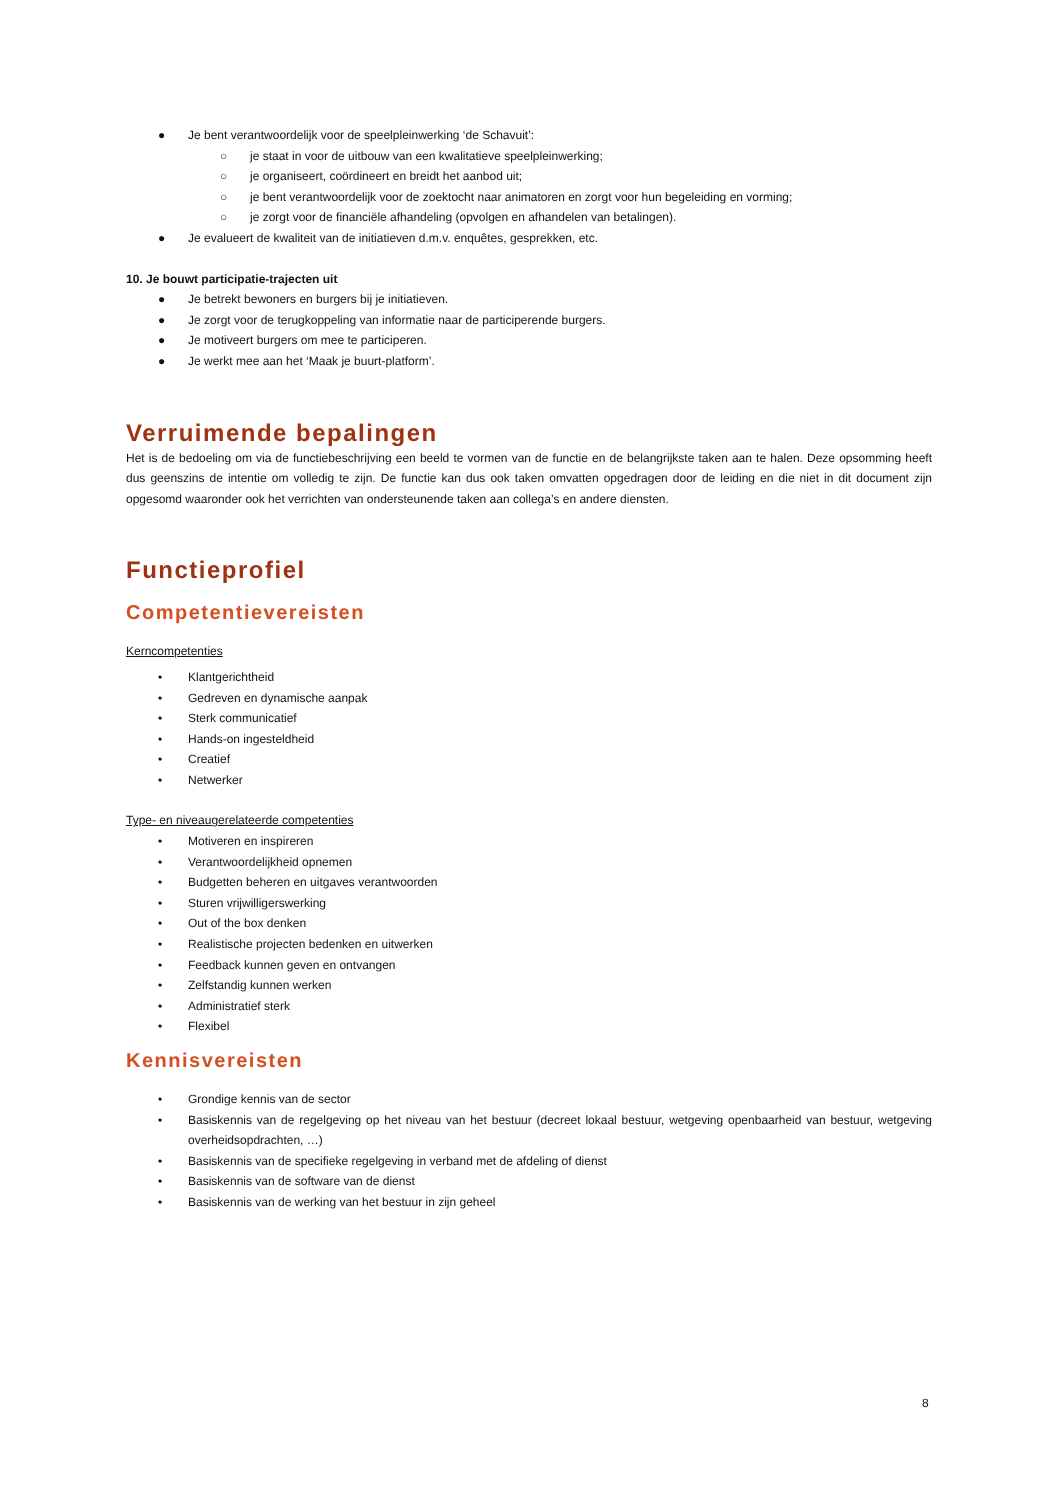● Je bent verantwoordelijk voor de speelpleinwerking ‘de Schavuit’:
○ je staat in voor de uitbouw van een kwalitatieve speelpleinwerking;
○ je organiseert, coördineert en breidt het aanbod uit;
○ je bent verantwoordelijk voor de zoektocht naar animatoren en zorgt voor hun begeleiding en vorming;
○ je zorgt voor de financiële afhandeling (opvolgen en afhandelen van betalingen).
● Je evalueert de kwaliteit van de initiatieven d.m.v. enquêtes, gesprekken, etc.
10. Je bouwt participatie-trajecten uit
● Je betrekt bewoners en burgers bij je initiatieven.
● Je zorgt voor de terugkoppeling van informatie naar de participerende burgers.
● Je motiveert burgers om mee te participeren.
● Je werkt mee aan het ‘Maak je buurt-platform’.
Verruimende bepalingen
Het is de bedoeling om via de functiebeschrijving een beeld te vormen van de functie en de belangrijkste taken aan te halen. Deze opsomming heeft dus geenszins de intentie om volledig te zijn. De functie kan dus ook taken omvatten opgedragen door de leiding en die niet in dit document zijn opgesomd waaronder ook het verrichten van ondersteunende taken aan collega’s en andere diensten.
Functieprofiel
Competentievereisten
Kerncompetenties
• Klantgerichtheid
• Gedreven en dynamische aanpak
• Sterk communicatief
• Hands-on ingesteldheid
• Creatief
• Netwerker
Type- en niveaugerelateerde competenties
• Motiveren en inspireren
• Verantwoordelijkheid opnemen
• Budgetten beheren en uitgaves verantwoorden
• Sturen vrijwilligerswerking
• Out of the box denken
• Realistische projecten bedenken en uitwerken
• Feedback kunnen geven en ontvangen
• Zelfstandig kunnen werken
• Administratief sterk
• Flexibel
Kennisvereisten
• Grondige kennis van de sector
• Basiskennis van de regelgeving op het niveau van het bestuur (decreet lokaal bestuur, wetgeving openbaarheid van bestuur, wetgeving overheidsopdrachten, …)
• Basiskennis van de specifieke regelgeving in verband met de afdeling of dienst
• Basiskennis van de software van de dienst
• Basiskennis van de werking van het bestuur in zijn geheel
8